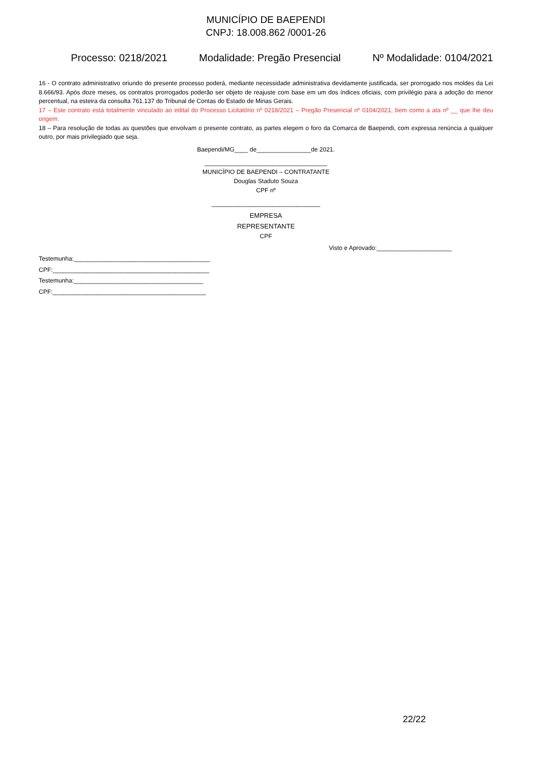MUNICÍPIO DE BAEPENDI
CNPJ: 18.008.862 /0001-26
Processo: 0218/2021 Modalidade: Pregão Presencial Nº Modalidade: 0104/2021
16 - O contrato administrativo oriundo do presente processo poderá, mediante necessidade administrativa devidamente justificada, ser prorrogado nos moldes da Lei 8.666/93. Após doze meses, os contratos prorrogados poderão ser objeto de reajuste com base em um dos índices oficiais, com privilégio para a adoção do menor percentual, na esteira da consulta 761.137 do Tribunal de Contas do Estado de Minas Gerais.
17 – Este contrato está totalmente vinculado ao edital do Processo Licitatório nº 0218/2021 – Pregão Presencial nº 0104/2021, bem como a ata nº __ que lhe deu origem.
18 – Para resolução de todas as questões que envolvam o presente contrato, as partes elegem o foro da Comarca de Baependi, com expressa renúncia a qualquer outro, por mais privilegiado que seja.
Baependi/MG____ de________________de 2021.
____________________________________
MUNICÍPIO DE BAEPENDI – CONTRATANTE
Douglas Staduto Souza
CPF nº
________________________________
EMPRESA
REPRESENTANTE
CPF
Visto e Aprovado:______________________
Testemunha:________________________________________
CPF:______________________________________________
Testemunha:______________________________________
CPF:_____________________________________________
22/22